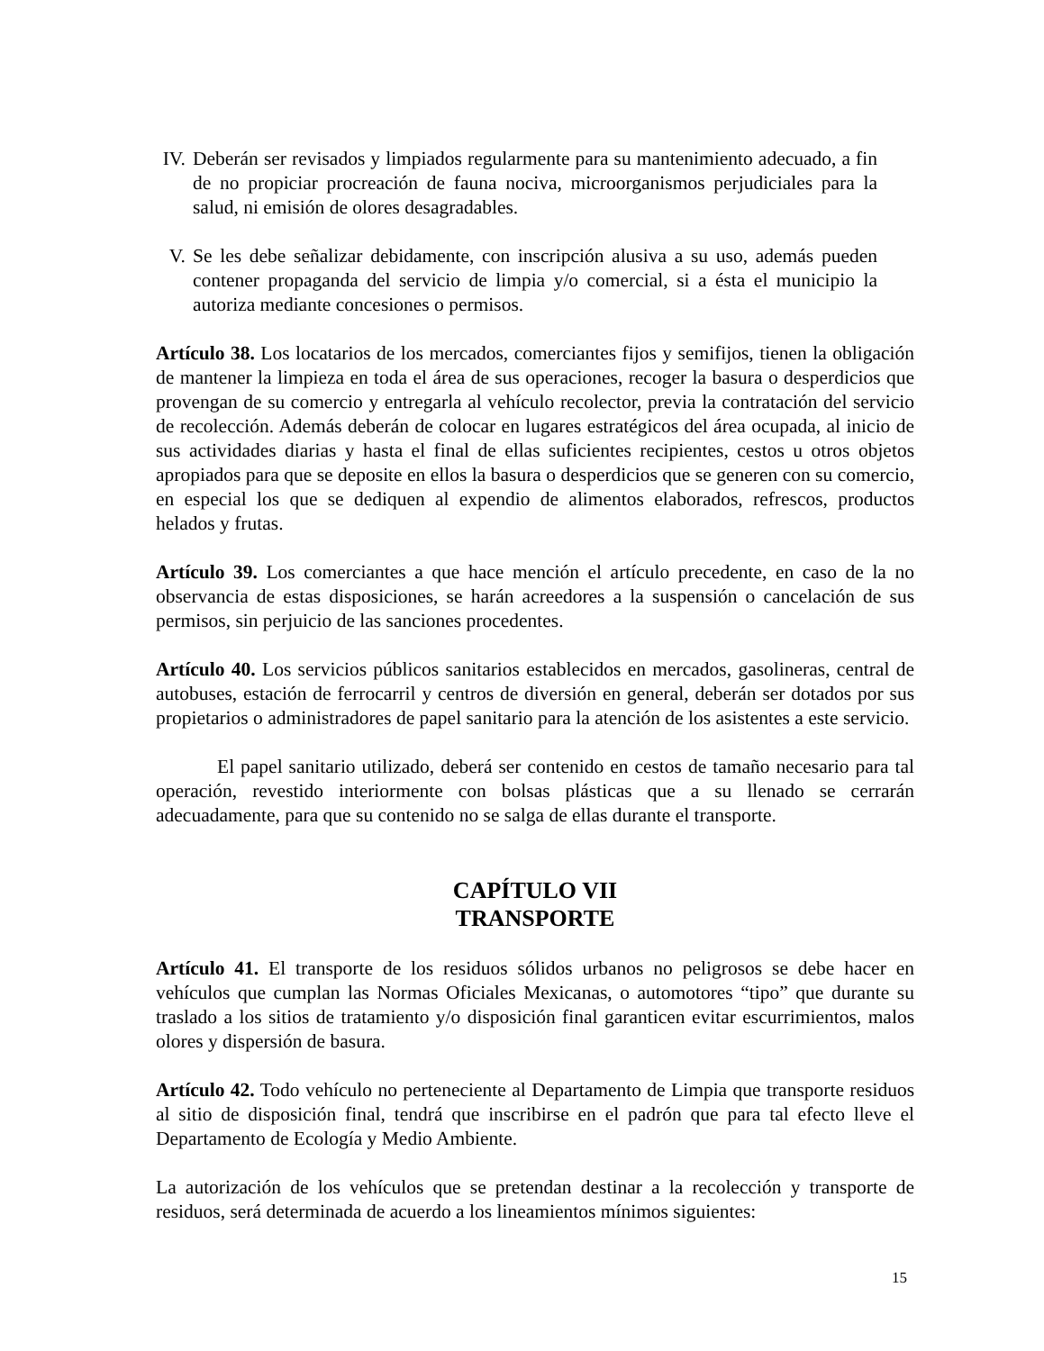IV. Deberán ser revisados y limpiados regularmente para su mantenimiento adecuado, a fin de no propiciar procreación de fauna nociva, microorganismos perjudiciales para la salud, ni emisión de olores desagradables.
V. Se les debe señalizar debidamente, con inscripción alusiva a su uso, además pueden contener propaganda del servicio de limpia y/o comercial, si a ésta el municipio la autoriza mediante concesiones o permisos.
Artículo 38. Los locatarios de los mercados, comerciantes fijos y semifijos, tienen la obligación de mantener la limpieza en toda el área de sus operaciones, recoger la basura o desperdicios que provengan de su comercio y entregarla al vehículo recolector, previa la contratación del servicio de recolección. Además deberán de colocar en lugares estratégicos del área ocupada, al inicio de sus actividades diarias y hasta el final de ellas suficientes recipientes, cestos u otros objetos apropiados para que se deposite en ellos la basura o desperdicios que se generen con su comercio, en especial los que se dediquen al expendio de alimentos elaborados, refrescos, productos helados y frutas.
Artículo 39. Los comerciantes a que hace mención el artículo precedente, en caso de la no observancia de estas disposiciones, se harán acreedores a la suspensión o cancelación de sus permisos, sin perjuicio de las sanciones procedentes.
Artículo 40. Los servicios públicos sanitarios establecidos en mercados, gasolineras, central de autobuses, estación de ferrocarril y centros de diversión en general, deberán ser dotados por sus propietarios o administradores de papel sanitario para la atención de los asistentes a este servicio.
El papel sanitario utilizado, deberá ser contenido en cestos de tamaño necesario para tal operación, revestido interiormente con bolsas plásticas que a su llenado se cerrarán adecuadamente, para que su contenido no se salga de ellas durante el transporte.
CAPÍTULO VII
TRANSPORTE
Artículo 41. El transporte de los residuos sólidos urbanos no peligrosos se debe hacer en vehículos que cumplan las Normas Oficiales Mexicanas, o automotores “tipo” que durante su traslado a los sitios de tratamiento y/o disposición final garanticen evitar escurrimientos, malos olores y dispersión de basura.
Artículo 42. Todo vehículo no perteneciente al Departamento de Limpia que transporte residuos al sitio de disposición final, tendrá que inscribirse en el padrón que para tal efecto lleve el Departamento de Ecología y Medio Ambiente.
La autorización de los vehículos que se pretendan destinar a la recolección y transporte de residuos, será determinada de acuerdo a los lineamientos mínimos siguientes:
15